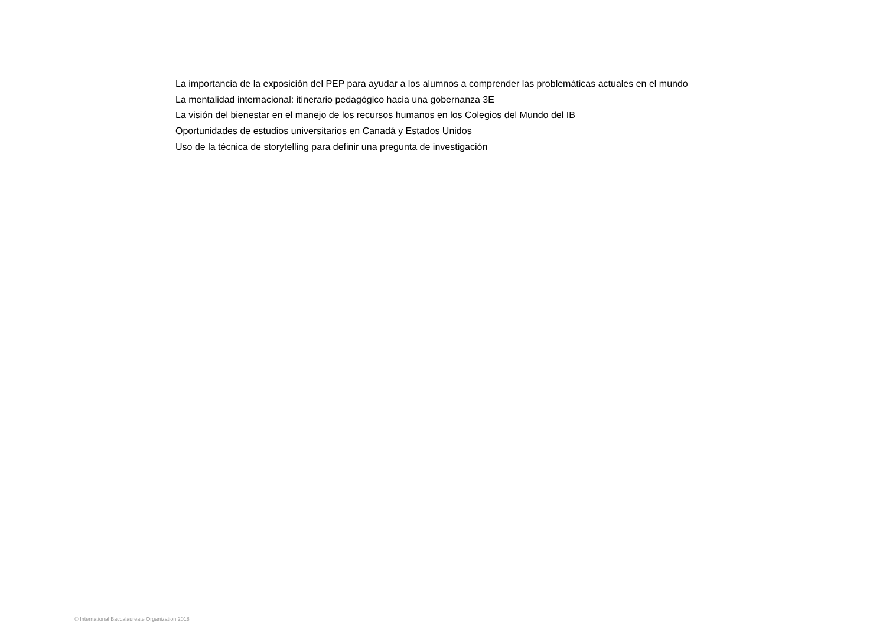La importancia de la exposición del PEP para ayudar a los alumnos a comprender las problemáticas actuales en el mundo
La mentalidad internacional: itinerario pedagógico hacia una gobernanza 3E
La visión del bienestar en el manejo de los recursos humanos en los Colegios del Mundo del IB
Oportunidades de estudios universitarios en Canadá y Estados Unidos
Uso de la técnica de storytelling para definir una pregunta de investigación
© International Baccalaureate Organization 2018